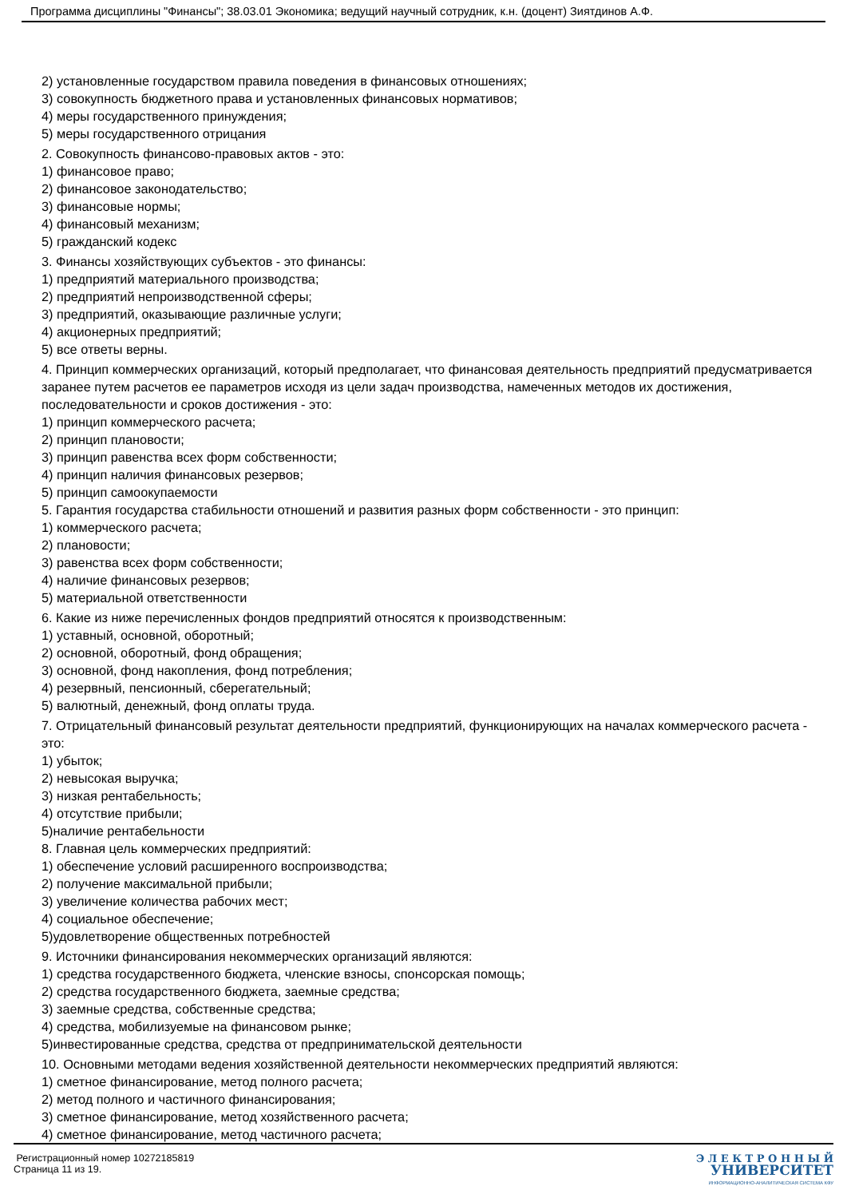Программа дисциплины "Финансы"; 38.03.01 Экономика; ведущий научный сотрудник, к.н. (доцент) Зиятдинов А.Ф.
2) установленные государством правила поведения в финансовых отношениях;
3) совокупность бюджетного права и установленных финансовых нормативов;
4) меры государственного принуждения;
5) меры государственного отрицания
2. Совокупность финансово-правовых актов - это:
1) финансовое право;
2) финансовое законодательство;
3) финансовые нормы;
4) финансовый механизм;
5) гражданский кодекс
3. Финансы хозяйствующих субъектов - это финансы:
1) предприятий материального производства;
2) предприятий непроизводственной сферы;
3) предприятий, оказывающие различные услуги;
4) акционерных предприятий;
5) все ответы верны.
4. Принцип коммерческих организаций, который предполагает, что финансовая деятельность предприятий предусматривается заранее путем расчетов ее параметров исходя из цели задач производства, намеченных методов их достижения, последовательности и сроков достижения - это:
1) принцип коммерческого расчета;
2) принцип плановости;
3) принцип равенства всех форм собственности;
4) принцип наличия финансовых резервов;
5) принцип самоокупаемости
5. Гарантия государства стабильности отношений и развития разных форм собственности - это принцип:
1) коммерческого расчета;
2) плановости;
3) равенства всех форм собственности;
4) наличие финансовых резервов;
5) материальной ответственности
6. Какие из ниже перечисленных фондов предприятий относятся к производственным:
1) уставный, основной, оборотный;
2) основной, оборотный, фонд обращения;
3) основной, фонд накопления, фонд потребления;
4) резервный, пенсионный, сберегательный;
5) валютный, денежный, фонд оплаты труда.
7. Отрицательный финансовый результат деятельности предприятий, функционирующих на началах коммерческого расчета - это:
1) убыток;
2) невысокая выручка;
3) низкая рентабельность;
4) отсутствие прибыли;
5)наличие рентабельности
8. Главная цель коммерческих предприятий:
1) обеспечение условий расширенного воспроизводства;
2) получение максимальной прибыли;
3) увеличение количества рабочих мест;
4) социальное обеспечение;
5)удовлетворение общественных потребностей
9. Источники финансирования некоммерческих организаций являются:
1) средства государственного бюджета, членские взносы, спонсорская помощь;
2) средства государственного бюджета, заемные средства;
3) заемные средства, собственные средства;
4) средства, мобилизуемые на финансовом рынке;
5)инвестированные средства, средства от предпринимательской деятельности
10. Основными методами ведения хозяйственной деятельности некоммерческих предприятий являются:
1) сметное финансирование, метод полного расчета;
2) метод полного и частичного финансирования;
3) сметное финансирование, метод хозяйственного расчета;
4) сметное финансирование, метод частичного расчета;
Регистрационный номер 10272185819
Страница 11 из 19.
Э Л Е К Т Р О Н Н Ы Й
УНИВЕРСИТЕТ
ИНФОРМАЦИОННО-АНАЛИТИЧЕСКАЯ СИСТЕМА КФУ